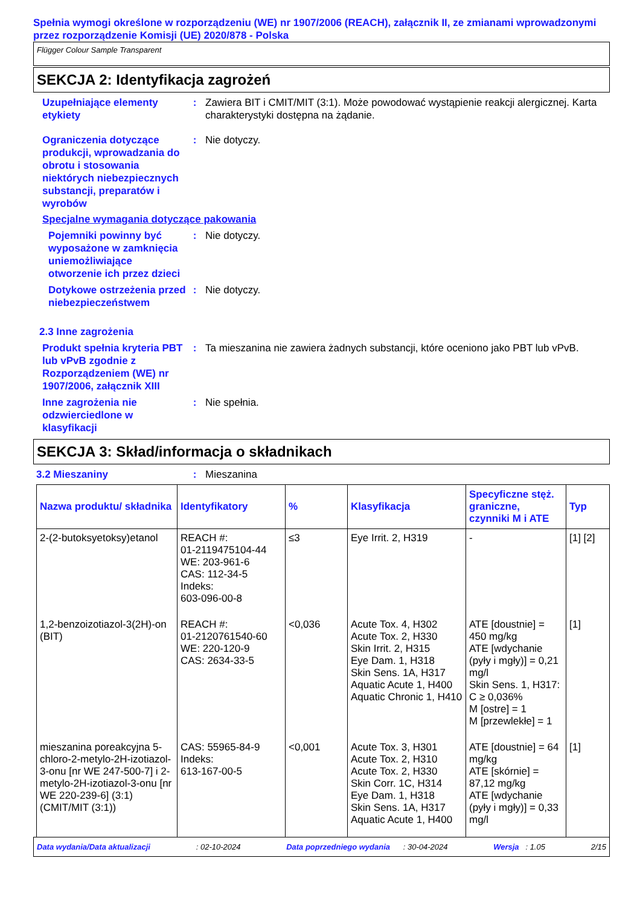Spełnia wymogi określone w rozporządzeniu (WE) nr 1907/2006 (REACH), załącznik II, ze zmianami wprowadzonymi przez rozporządzenie Komisji (UE) 2020/878 - Polska
Flügger Colour Sample Transparent
SEKCJA 2: Identyfikacja zagrożeń
Uzupełniające elementy etykiety
: Zawiera BIT i CMIT/MIT (3:1). Może powodować wystąpienie reakcji alergicznej. Karta charakterystyki dostępna na żądanie.
Ograniczenia dotyczące produkcji, wprowadzania do obrotu i stosowania niektórych niebezpiecznych substancji, preparatów i wyrobów
: Nie dotyczy.
Specjalne wymagania dotyczące pakowania
Pojemniki powinny być wyposażone w zamknięcia uniemożliwiające otworzenie ich przez dzieci
: Nie dotyczy.
Dotykowe ostrzeżenia przed niebezpieczeństwem
: Nie dotyczy.
2.3 Inne zagrożenia
Produkt spełnia kryteria PBT lub vPvB zgodnie z Rozporządzeniem (WE) nr 1907/2006, załącznik XIII
: Ta mieszanina nie zawiera żadnych substancji, które oceniono jako PBT lub vPvB.
Inne zagrożenia nie odzwierciedlone w klasyfikacji
: Nie spełnia.
SEKCJA 3: Skład/informacja o składnikach
3.2 Mieszaniny : Mieszanina
| Nazwa produktu/ składnika | Identyfikatory | % | Klasyfikacja | Specyficzne stęż. graniczne, czynniki M i ATE | Typ |
| --- | --- | --- | --- | --- | --- |
| 2-(2-butoksyetoksy)etanol | REACH #: 01-2119475104-44 WE: 203-961-6 CAS: 112-34-5 Indeks: 603-096-00-8 | ≤3 | Eye Irrit. 2, H319 | - | [1] [2] |
| 1,2-benzoizotiazol-3(2H)-on (BIT) | REACH #: 01-2120761540-60 WE: 220-120-9 CAS: 2634-33-5 | <0,036 | Acute Tox. 4, H302 Acute Tox. 2, H330 Skin Irrit. 2, H315 Eye Dam. 1, H318 Skin Sens. 1A, H317 Aquatic Acute 1, H400 Aquatic Chronic 1, H410 | ATE [doustnie] = 450 mg/kg ATE [wdychanie (pyły i mgły)] = 0,21 mg/l Skin Sens. 1, H317: C ≥ 0,036% M [ostre] = 1 M [przewlekłe] = 1 | [1] |
| mieszanina poreakcyjna 5-chloro-2-metylo-2H-izotiazol-3-onu [nr WE 247-500-7] i 2-metylo-2H-izotiazol-3-onu [nr WE 220-239-6] (3:1) (CMIT/MIT (3:1)) | CAS: 55965-84-9 Indeks: 613-167-00-5 | <0,001 | Acute Tox. 3, H301 Acute Tox. 2, H310 Acute Tox. 2, H330 Skin Corr. 1C, H314 Eye Dam. 1, H318 Skin Sens. 1A, H317 Aquatic Acute 1, H400 | ATE [doustnie] = 64 mg/kg ATE [skórnie] = 87,12 mg/kg ATE [wdychanie (pyły i mgły)] = 0,33 mg/l | [1] |
Data wydania/Data aktualizacji : 02-10-2024 Data poprzedniego wydania : 30-04-2024 Wersja : 1.05 2/15